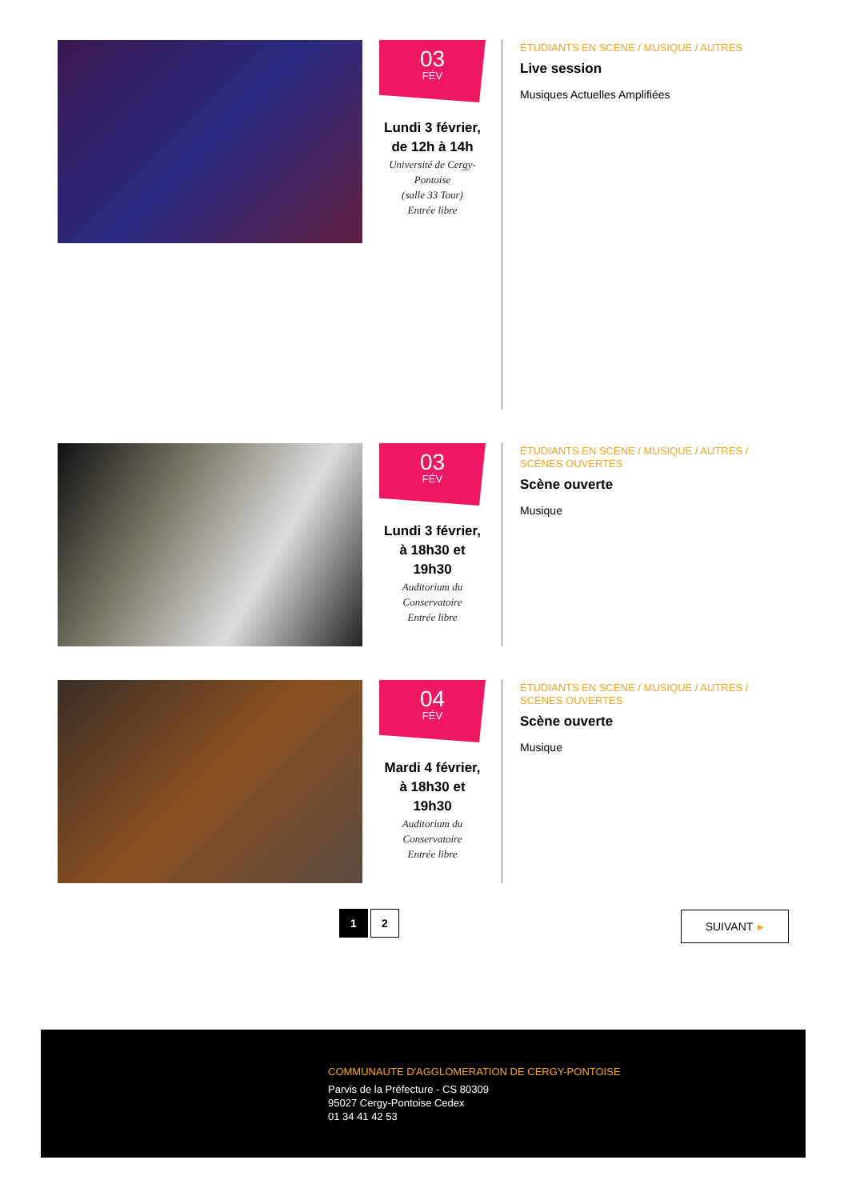03
FÉV
Lundi 3 février, de 12h à 14h
Université de Cergy-Pontoise
(salle 33 Tour)
Entrée libre
ÉTUDIANTS EN SCÈNE / MUSIQUE / AUTRES
Live session
Musiques Actuelles Amplifiées
03
FÉV
Lundi 3 février, à 18h30 et 19h30
Auditorium du Conservatoire
Entrée libre
ÉTUDIANTS EN SCÈNE / MUSIQUE / AUTRES / SCÈNES OUVERTES
Scène ouverte
Musique
04
FÉV
Mardi 4 février, à 18h30 et 19h30
Auditorium du Conservatoire
Entrée libre
ÉTUDIANTS EN SCÈNE / MUSIQUE / AUTRES / SCÈNES OUVERTES
Scène ouverte
Musique
1 2 SUIVANT ▶
COMMUNAUTE D'AGGLOMERATION DE CERGY-PONTOISE
Parvis de la Préfecture - CS 80309
95027 Cergy-Pontoise Cedex
01 34 41 42 53